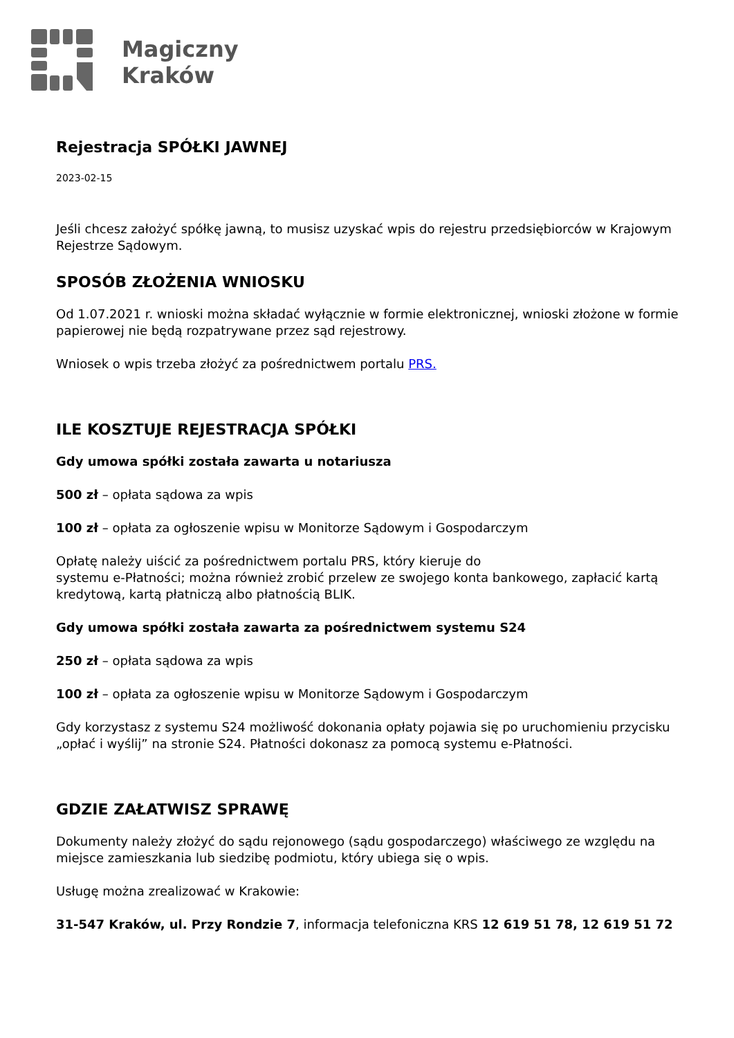Magiczny
Kraków
Rejestracja SPÓŁKI JAWNEJ
2023-02-15
Jeśli chcesz założyć spółkę jawną, to musisz uzyskać wpis do rejestru przedsiębiorców w Krajowym Rejestrze Sądowym.
SPOSÓB ZŁOŻENIA WNIOSKU
Od 1.07.2021 r. wnioski można składać wyłącznie w formie elektronicznej, wnioski złożone w formie papierowej nie będą rozpatrywane przez sąd rejestrowy.
Wniosek o wpis trzeba złożyć za pośrednictwem portalu PRS.
ILE KOSZTUJE REJESTRACJA SPÓŁKI
Gdy umowa spółki została zawarta u notariusza
500 zł – opłata sądowa za wpis
100 zł – opłata za ogłoszenie wpisu w Monitorze Sądowym i Gospodarczym
Opłatę należy uiścić za pośrednictwem portalu PRS, który kieruje do
systemu e-Płatności; można również zrobić przelew ze swojego konta bankowego, zapłacić kartą kredytową, kartą płatniczą albo płatnością BLIK.
Gdy umowa spółki została zawarta za pośrednictwem systemu S24
250 zł – opłata sądowa za wpis
100 zł – opłata za ogłoszenie wpisu w Monitorze Sądowym i Gospodarczym
Gdy korzystasz z systemu S24 możliwość dokonania opłaty pojawia się po uruchomieniu przycisku „opłać i wyślij” na stronie S24. Płatności dokonasz za pomocą systemu e-Płatności.
GDZIE ZAŁATWISZ SPRAWĘ
Dokumenty należy złożyć do sądu rejonowego (sądu gospodarczego) właściwego ze względu na miejsce zamieszkania lub siedzibę podmiotu, który ubiega się o wpis.
Usługę można zrealizować w Krakowie:
31-547 Kraków, ul. Przy Rondzie 7, informacja telefoniczna KRS 12 619 51 78, 12 619 51 72